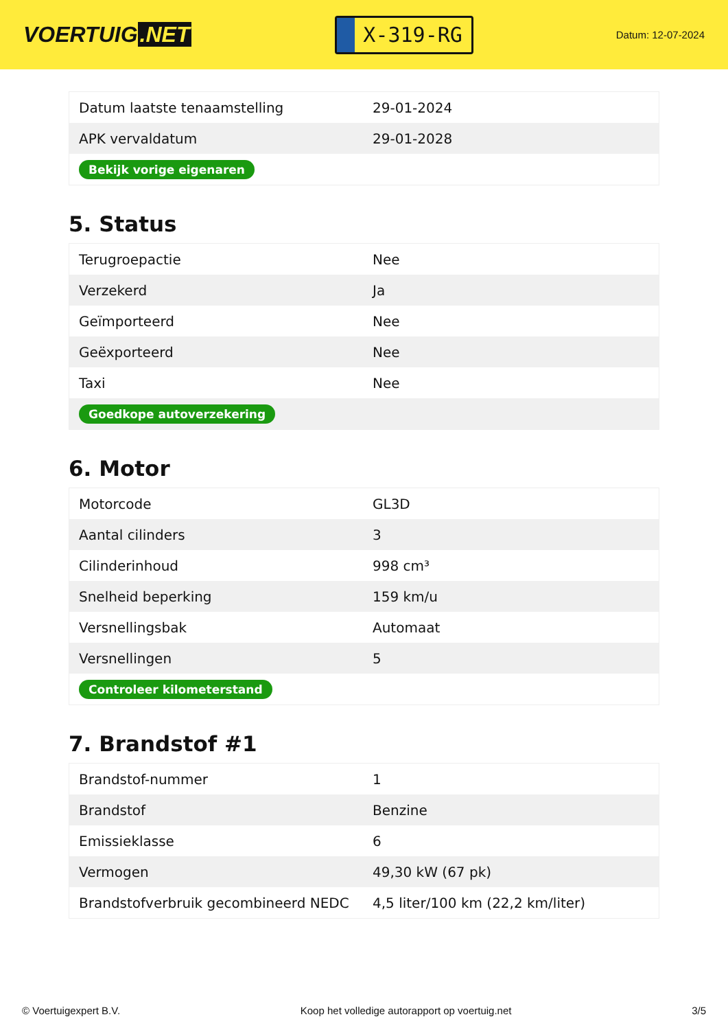VOERTUIG.NET
X-319-RG
Datum: 12-07-2024
| Datum laatste tenaamstelling | 29-01-2024 |
| APK vervaldatum | 29-01-2028 |
| Bekijk vorige eigenaren | |
5. Status
| Terugroepactie | Nee |
| Verzekerd | Ja |
| Geïmporteerd | Nee |
| Geëxporteerd | Nee |
| Taxi | Nee |
| Goedkope autoverzekering | |
6. Motor
| Motorcode | GL3D |
| Aantal cilinders | 3 |
| Cilinderinhoud | 998 cm³ |
| Snelheid beperking | 159 km/u |
| Versnellingsbak | Automaat |
| Versnellingen | 5 |
| Controleer kilometerstand | |
7. Brandstof #1
| Brandstof-nummer | 1 |
| Brandstof | Benzine |
| Emissieklasse | 6 |
| Vermogen | 49,30 kW (67 pk) |
| Brandstofverbruik gecombineerd NEDC | 4,5 liter/100 km (22,2 km/liter) |
© Voertuigexpert B.V. Koop het volledige autorapport op voertuig.net 3/5